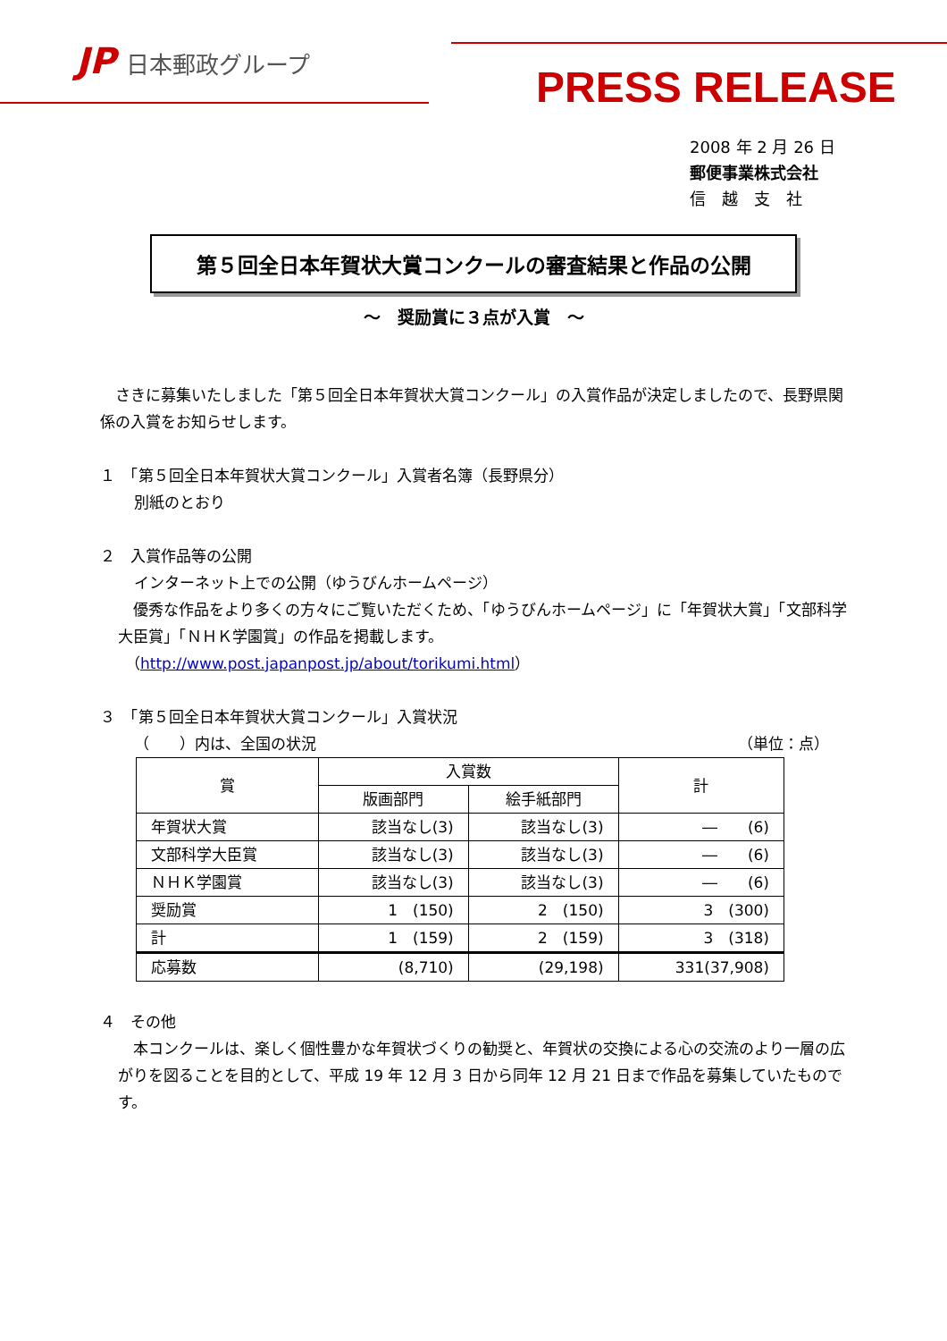JP 日本郵政グループ
PRESS RELEASE
2008 年 2 月 26 日
郵便事業株式会社
信　越　支　社
第５回全日本年賀状大賞コンクールの審査結果と作品の公開
～　奨励賞に３点が入賞　～
　さきに募集いたしました「第５回全日本年賀状大賞コンクール」の入賞作品が決定しましたので、長野県関係の入賞をお知らせします。
１　「第５回全日本年賀状大賞コンクール」入賞者名簿（長野県分）
別紙のとおり
２　入賞作品等の公開
インターネット上での公開（ゆうびんホームページ）
　優秀な作品をより多くの方々にご覧いただくため、「ゆうびんホームページ」に「年賀状大賞」「文部科学大臣賞」「ＮＨＫ学園賞」の作品を掲載します。
（http://www.post.japanpost.jp/about/torikumi.html）
３　「第５回全日本年賀状大賞コンクール」入賞状況
（　　）内は、全国の状況 （単位：点）
| 賞 | 入賞数 | | 計 |
| --- | --- | --- | --- |
| | 版画部門 | 絵手紙部門 | |
| 年賀状大賞 | 該当なし(3) | 該当なし(3) | ― (6) |
| 文部科学大臣賞 | 該当なし(3) | 該当なし(3) | ― (6) |
| ＮＨＫ学園賞 | 該当なし(3) | 該当なし(3) | ― (6) |
| 奨励賞 | 1 (150) | 2 (150) | 3 (300) |
| 計 | 1 (159) | 2 (159) | 3 (318) |
| 応募数 | (8,710) | (29,198) | 331(37,908) |
４　その他
　本コンクールは、楽しく個性豊かな年賀状づくりの勧奨と、年賀状の交換による心の交流のより一層の広がりを図ることを目的として、平成 19 年 12 月 3 日から同年 12 月 21 日まで作品を募集していたものです。